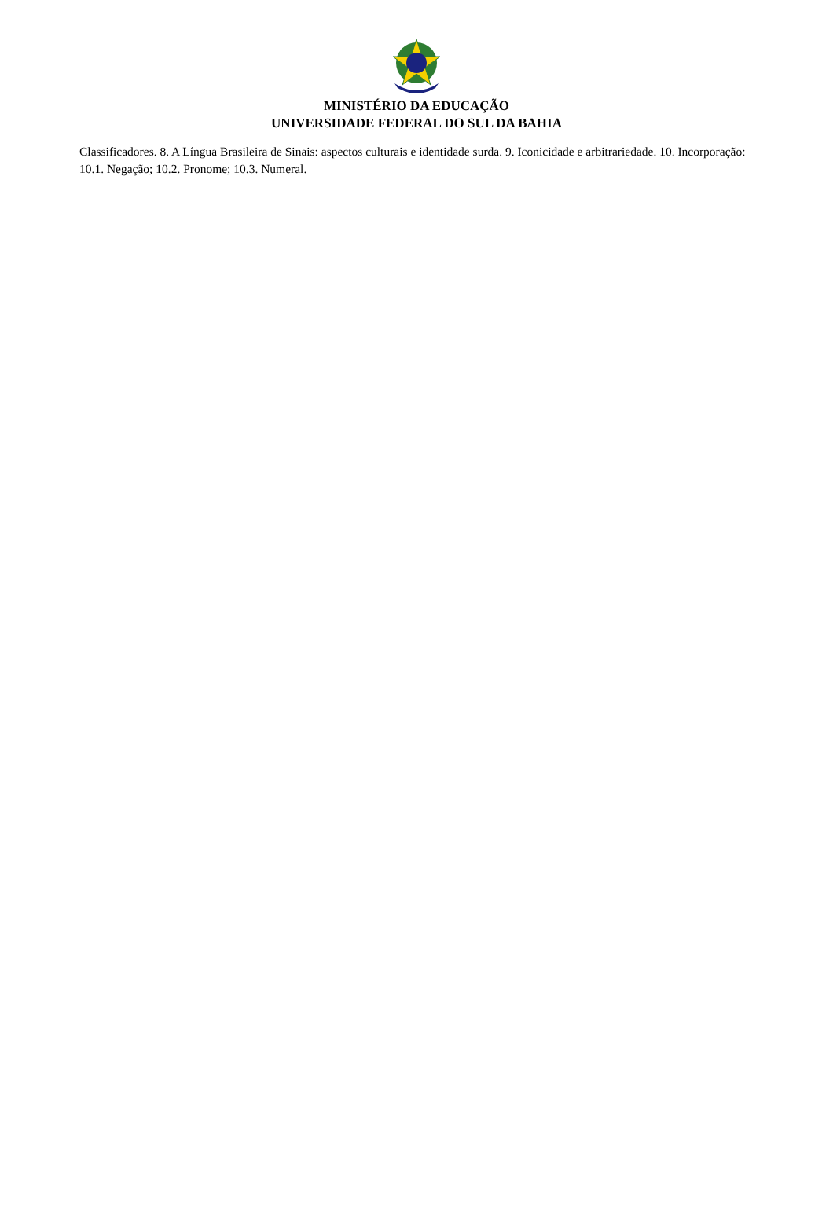MINISTÉRIO DA EDUCAÇÃO
UNIVERSIDADE FEDERAL DO SUL DA BAHIA
Classificadores. 8. A Língua Brasileira de Sinais: aspectos culturais e identidade surda. 9. Iconicidade e arbitrariedade. 10. Incorporação: 10.1. Negação; 10.2. Pronome; 10.3. Numeral.